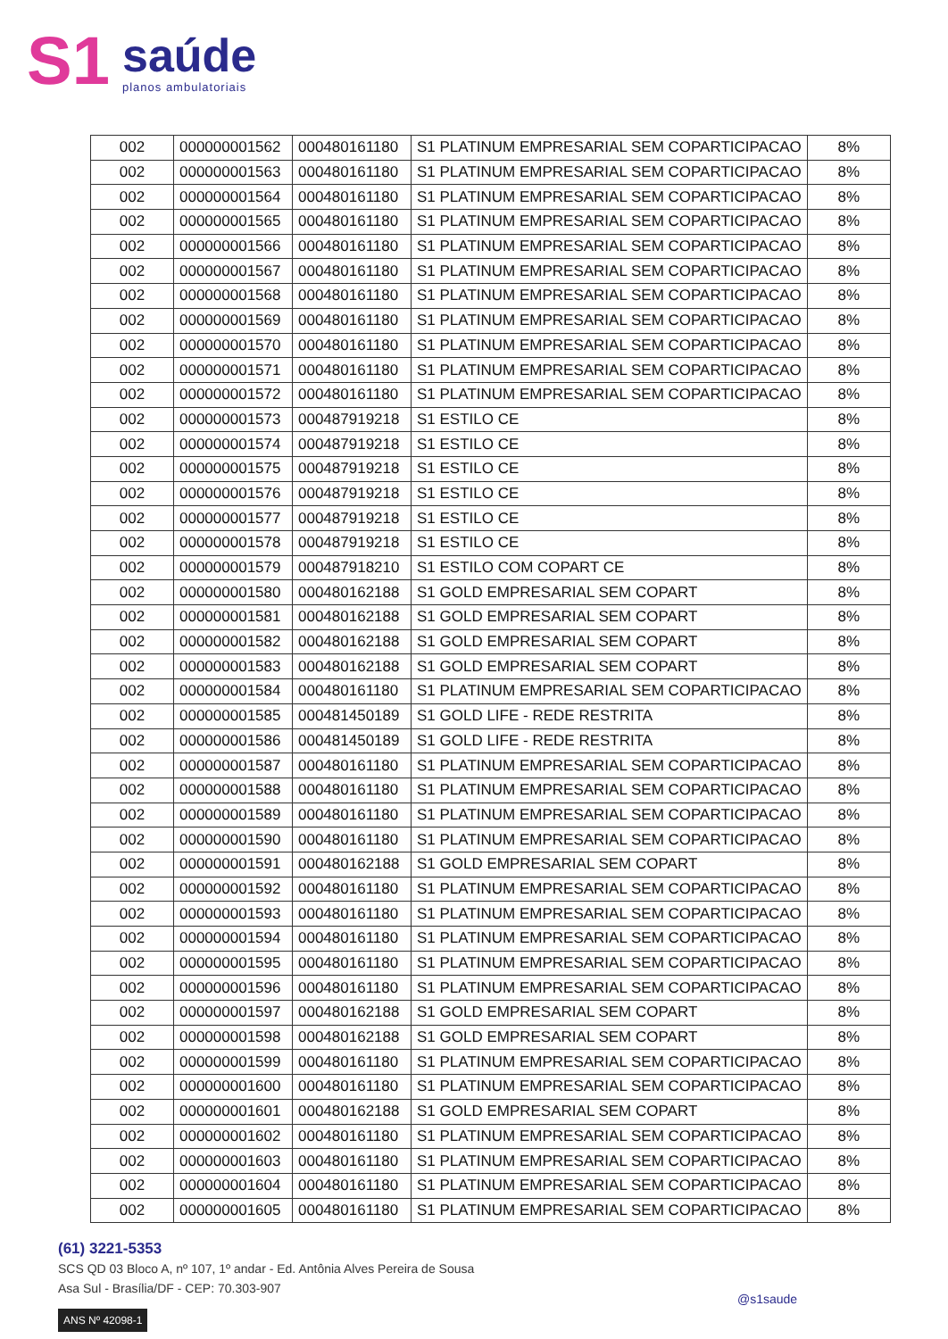S1
saúde
planos ambulatoriais
| 002 | 000000001562 | 000480161180 | S1 PLATINUM EMPRESARIAL SEM COPARTICIPACAO | 8% |
| 002 | 000000001563 | 000480161180 | S1 PLATINUM EMPRESARIAL SEM COPARTICIPACAO | 8% |
| 002 | 000000001564 | 000480161180 | S1 PLATINUM EMPRESARIAL SEM COPARTICIPACAO | 8% |
| 002 | 000000001565 | 000480161180 | S1 PLATINUM EMPRESARIAL SEM COPARTICIPACAO | 8% |
| 002 | 000000001566 | 000480161180 | S1 PLATINUM EMPRESARIAL SEM COPARTICIPACAO | 8% |
| 002 | 000000001567 | 000480161180 | S1 PLATINUM EMPRESARIAL SEM COPARTICIPACAO | 8% |
| 002 | 000000001568 | 000480161180 | S1 PLATINUM EMPRESARIAL SEM COPARTICIPACAO | 8% |
| 002 | 000000001569 | 000480161180 | S1 PLATINUM EMPRESARIAL SEM COPARTICIPACAO | 8% |
| 002 | 000000001570 | 000480161180 | S1 PLATINUM EMPRESARIAL SEM COPARTICIPACAO | 8% |
| 002 | 000000001571 | 000480161180 | S1 PLATINUM EMPRESARIAL SEM COPARTICIPACAO | 8% |
| 002 | 000000001572 | 000480161180 | S1 PLATINUM EMPRESARIAL SEM COPARTICIPACAO | 8% |
| 002 | 000000001573 | 000487919218 | S1 ESTILO CE | 8% |
| 002 | 000000001574 | 000487919218 | S1 ESTILO CE | 8% |
| 002 | 000000001575 | 000487919218 | S1 ESTILO CE | 8% |
| 002 | 000000001576 | 000487919218 | S1 ESTILO CE | 8% |
| 002 | 000000001577 | 000487919218 | S1 ESTILO CE | 8% |
| 002 | 000000001578 | 000487919218 | S1 ESTILO CE | 8% |
| 002 | 000000001579 | 000487918210 | S1 ESTILO COM COPART CE | 8% |
| 002 | 000000001580 | 000480162188 | S1 GOLD EMPRESARIAL SEM COPART | 8% |
| 002 | 000000001581 | 000480162188 | S1 GOLD EMPRESARIAL SEM COPART | 8% |
| 002 | 000000001582 | 000480162188 | S1 GOLD EMPRESARIAL SEM COPART | 8% |
| 002 | 000000001583 | 000480162188 | S1 GOLD EMPRESARIAL SEM COPART | 8% |
| 002 | 000000001584 | 000480161180 | S1 PLATINUM EMPRESARIAL SEM COPARTICIPACAO | 8% |
| 002 | 000000001585 | 000481450189 | S1 GOLD LIFE - REDE RESTRITA | 8% |
| 002 | 000000001586 | 000481450189 | S1 GOLD LIFE - REDE RESTRITA | 8% |
| 002 | 000000001587 | 000480161180 | S1 PLATINUM EMPRESARIAL SEM COPARTICIPACAO | 8% |
| 002 | 000000001588 | 000480161180 | S1 PLATINUM EMPRESARIAL SEM COPARTICIPACAO | 8% |
| 002 | 000000001589 | 000480161180 | S1 PLATINUM EMPRESARIAL SEM COPARTICIPACAO | 8% |
| 002 | 000000001590 | 000480161180 | S1 PLATINUM EMPRESARIAL SEM COPARTICIPACAO | 8% |
| 002 | 000000001591 | 000480162188 | S1 GOLD EMPRESARIAL SEM COPART | 8% |
| 002 | 000000001592 | 000480161180 | S1 PLATINUM EMPRESARIAL SEM COPARTICIPACAO | 8% |
| 002 | 000000001593 | 000480161180 | S1 PLATINUM EMPRESARIAL SEM COPARTICIPACAO | 8% |
| 002 | 000000001594 | 000480161180 | S1 PLATINUM EMPRESARIAL SEM COPARTICIPACAO | 8% |
| 002 | 000000001595 | 000480161180 | S1 PLATINUM EMPRESARIAL SEM COPARTICIPACAO | 8% |
| 002 | 000000001596 | 000480161180 | S1 PLATINUM EMPRESARIAL SEM COPARTICIPACAO | 8% |
| 002 | 000000001597 | 000480162188 | S1 GOLD EMPRESARIAL SEM COPART | 8% |
| 002 | 000000001598 | 000480162188 | S1 GOLD EMPRESARIAL SEM COPART | 8% |
| 002 | 000000001599 | 000480161180 | S1 PLATINUM EMPRESARIAL SEM COPARTICIPACAO | 8% |
| 002 | 000000001600 | 000480161180 | S1 PLATINUM EMPRESARIAL SEM COPARTICIPACAO | 8% |
| 002 | 000000001601 | 000480162188 | S1 GOLD EMPRESARIAL SEM COPART | 8% |
| 002 | 000000001602 | 000480161180 | S1 PLATINUM EMPRESARIAL SEM COPARTICIPACAO | 8% |
| 002 | 000000001603 | 000480161180 | S1 PLATINUM EMPRESARIAL SEM COPARTICIPACAO | 8% |
| 002 | 000000001604 | 000480161180 | S1 PLATINUM EMPRESARIAL SEM COPARTICIPACAO | 8% |
| 002 | 000000001605 | 000480161180 | S1 PLATINUM EMPRESARIAL SEM COPARTICIPACAO | 8% |
(61) 3221-5353
SCS QD 03 Bloco A, nº 107, 1º andar - Ed. Antônia Alves Pereira de Sousa
Asa Sul - Brasília/DF - CEP: 70.303-907
ANS Nº 42098-1
@s1saude